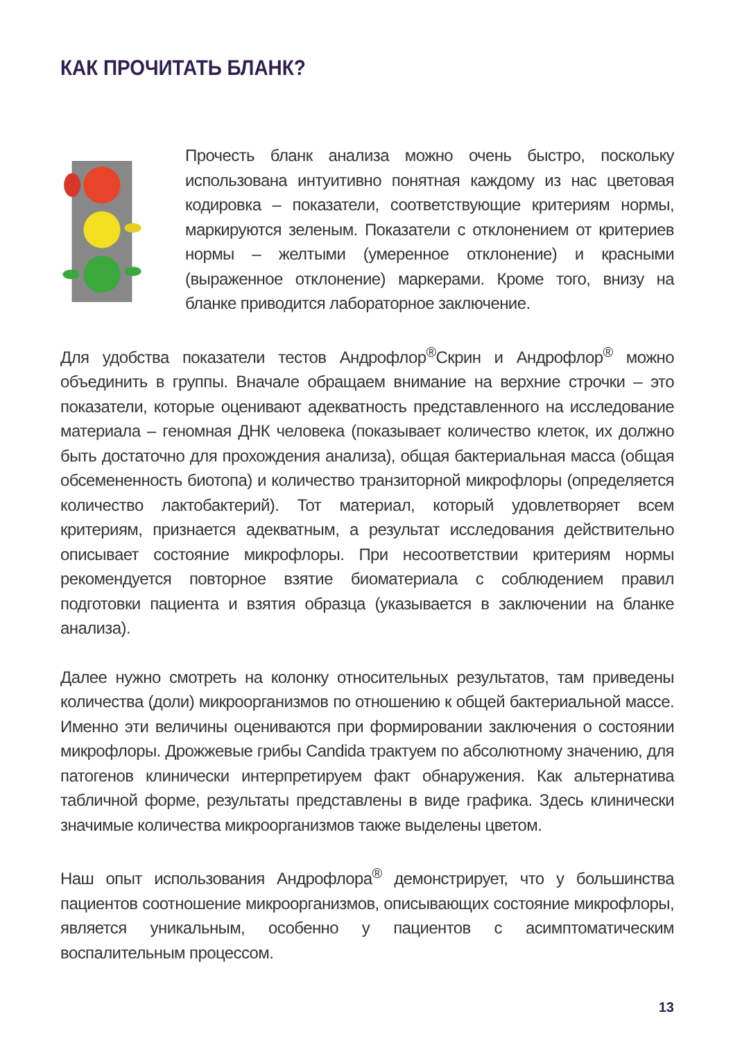КАК ПРОЧИТАТЬ БЛАНК?
Прочесть бланк анализа можно очень быстро, поскольку использована интуитивно понятная каждому из нас цветовая кодировка – показатели, соответствующие критериям нормы, маркируются зеленым. Показатели с отклонением от критериев нормы – желтыми (умеренное отклонение) и красными (выраженное отклонение) маркерами. Кроме того, внизу на бланке приводится лабораторное заключение.
Для удобства показатели тестов Андрофлор<sup>®</sup>Скрин и Андрофлор<sup>®</sup> можно объединить в группы. Вначале обращаем внимание на верхние строчки – это показатели, которые оценивают адекватность представленного на исследование материала – геномная ДНК человека (показывает количество клеток, их должно быть достаточно для прохождения анализа), общая бактериальная масса (общая обсемененность биотопа) и количество транзиторной микрофлоры (определяется количество лактобактерий). Тот материал, который удовлетворяет всем критериям, признается адекватным, а результат исследования действительно описывает состояние микрофлоры. При несоответствии критериям нормы рекомендуется повторное взятие биоматериала с соблюдением правил подготовки пациента и взятия образца (указывается в заключении на бланке анализа).
Далее нужно смотреть на колонку относительных результатов, там приведены количества (доли) микроорганизмов по отношению к общей бактериальной массе. Именно эти величины оцениваются при формировании заключения о состоянии микрофлоры. Дрожжевые грибы Candida трактуем по абсолютному значению, для патогенов клинически интерпретируем факт обнаружения. Как альтернатива табличной форме, результаты представлены в виде графика. Здесь клинически значимые количества микроорганизмов также выделены цветом.
Наш опыт использования Андрофлора<sup>®</sup> демонстрирует, что у большинства пациентов соотношение микроорганизмов, описывающих состояние микрофлоры, является уникальным, особенно у пациентов с асимптоматическим воспалительным процессом.
13